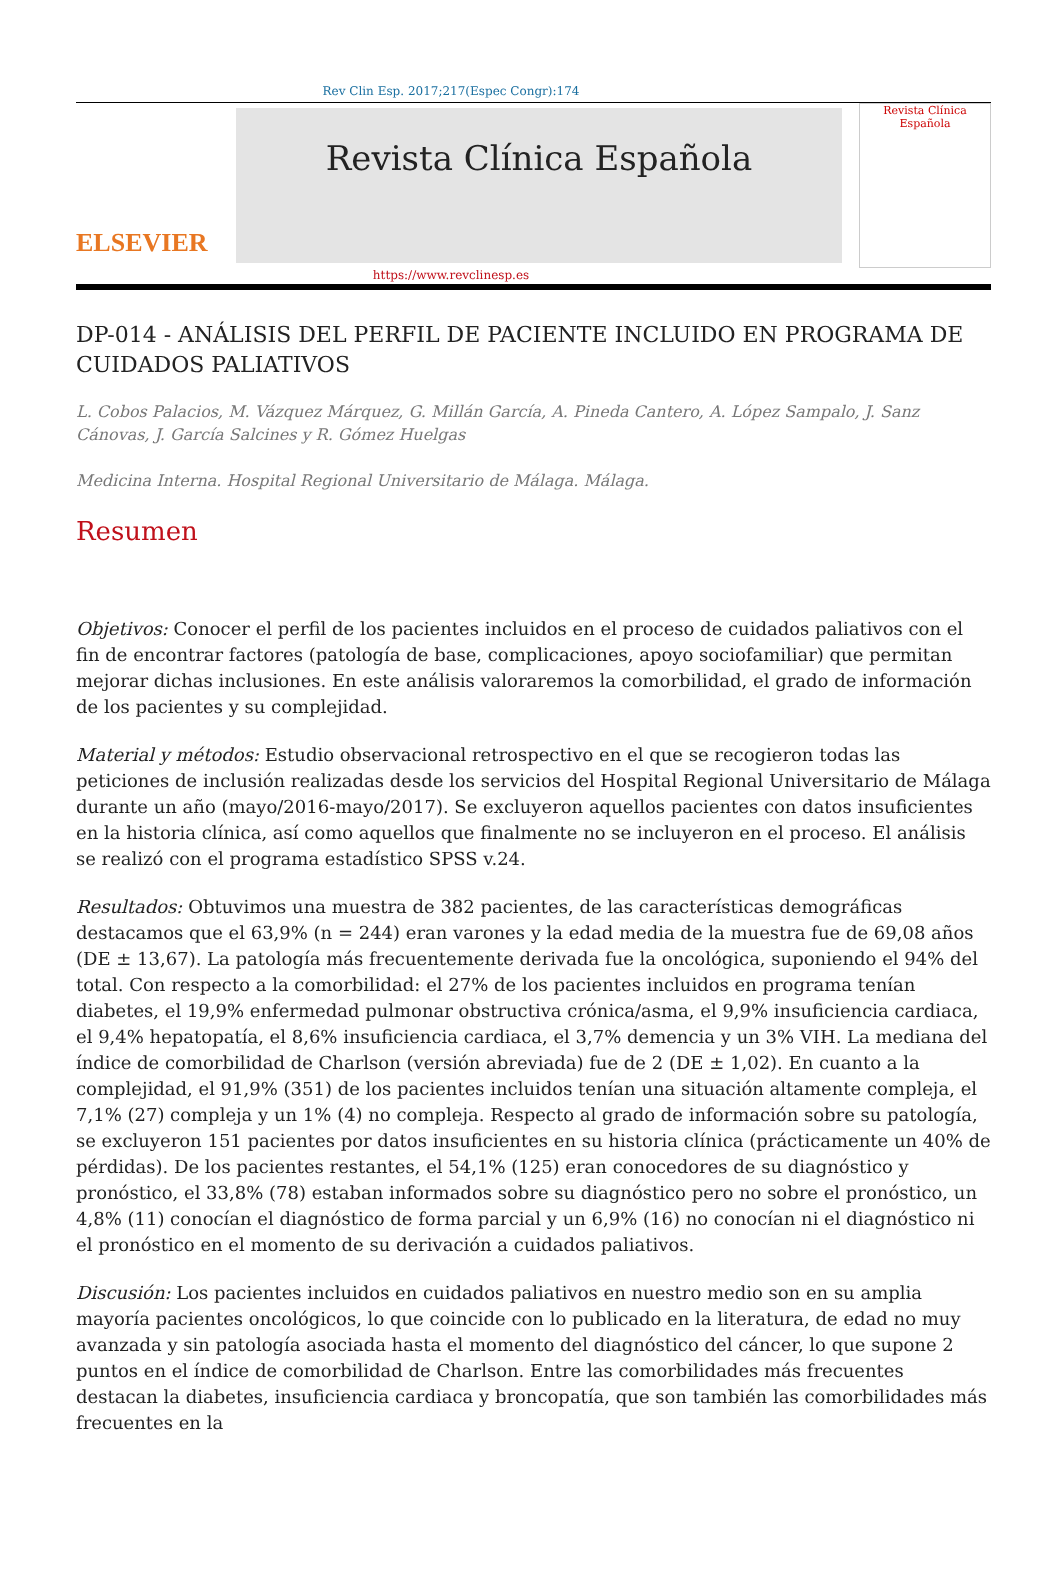Rev Clin Esp. 2017;217(Espec Congr):174
ELSEVIER
Revista Clínica Española
Revista Clínica Española
https://www.revclinesp.es
DP-014 - ANÁLISIS DEL PERFIL DE PACIENTE INCLUIDO EN PROGRAMA DE CUIDADOS PALIATIVOS
L. Cobos Palacios, M. Vázquez Márquez, G. Millán García, A. Pineda Cantero, A. López Sampalo, J. Sanz Cánovas, J. García Salcines y R. Gómez Huelgas
Medicina Interna. Hospital Regional Universitario de Málaga. Málaga.
Resumen
Objetivos: Conocer el perfil de los pacientes incluidos en el proceso de cuidados paliativos con el fin de encontrar factores (patología de base, complicaciones, apoyo sociofamiliar) que permitan mejorar dichas inclusiones. En este análisis valoraremos la comorbilidad, el grado de información de los pacientes y su complejidad.
Material y métodos: Estudio observacional retrospectivo en el que se recogieron todas las peticiones de inclusión realizadas desde los servicios del Hospital Regional Universitario de Málaga durante un año (mayo/2016-mayo/2017). Se excluyeron aquellos pacientes con datos insuficientes en la historia clínica, así como aquellos que finalmente no se incluyeron en el proceso. El análisis se realizó con el programa estadístico SPSS v.24.
Resultados: Obtuvimos una muestra de 382 pacientes, de las características demográficas destacamos que el 63,9% (n = 244) eran varones y la edad media de la muestra fue de 69,08 años (DE ± 13,67). La patología más frecuentemente derivada fue la oncológica, suponiendo el 94% del total. Con respecto a la comorbilidad: el 27% de los pacientes incluidos en programa tenían diabetes, el 19,9% enfermedad pulmonar obstructiva crónica/asma, el 9,9% insuficiencia cardiaca, el 9,4% hepatopatía, el 8,6% insuficiencia cardiaca, el 3,7% demencia y un 3% VIH. La mediana del índice de comorbilidad de Charlson (versión abreviada) fue de 2 (DE ± 1,02). En cuanto a la complejidad, el 91,9% (351) de los pacientes incluidos tenían una situación altamente compleja, el 7,1% (27) compleja y un 1% (4) no compleja. Respecto al grado de información sobre su patología, se excluyeron 151 pacientes por datos insuficientes en su historia clínica (prácticamente un 40% de pérdidas). De los pacientes restantes, el 54,1% (125) eran conocedores de su diagnóstico y pronóstico, el 33,8% (78) estaban informados sobre su diagnóstico pero no sobre el pronóstico, un 4,8% (11) conocían el diagnóstico de forma parcial y un 6,9% (16) no conocían ni el diagnóstico ni el pronóstico en el momento de su derivación a cuidados paliativos.
Discusión: Los pacientes incluidos en cuidados paliativos en nuestro medio son en su amplia mayoría pacientes oncológicos, lo que coincide con lo publicado en la literatura, de edad no muy avanzada y sin patología asociada hasta el momento del diagnóstico del cáncer, lo que supone 2 puntos en el índice de comorbilidad de Charlson. Entre las comorbilidades más frecuentes destacan la diabetes, insuficiencia cardiaca y broncopatía, que son también las comorbilidades más frecuentes en la